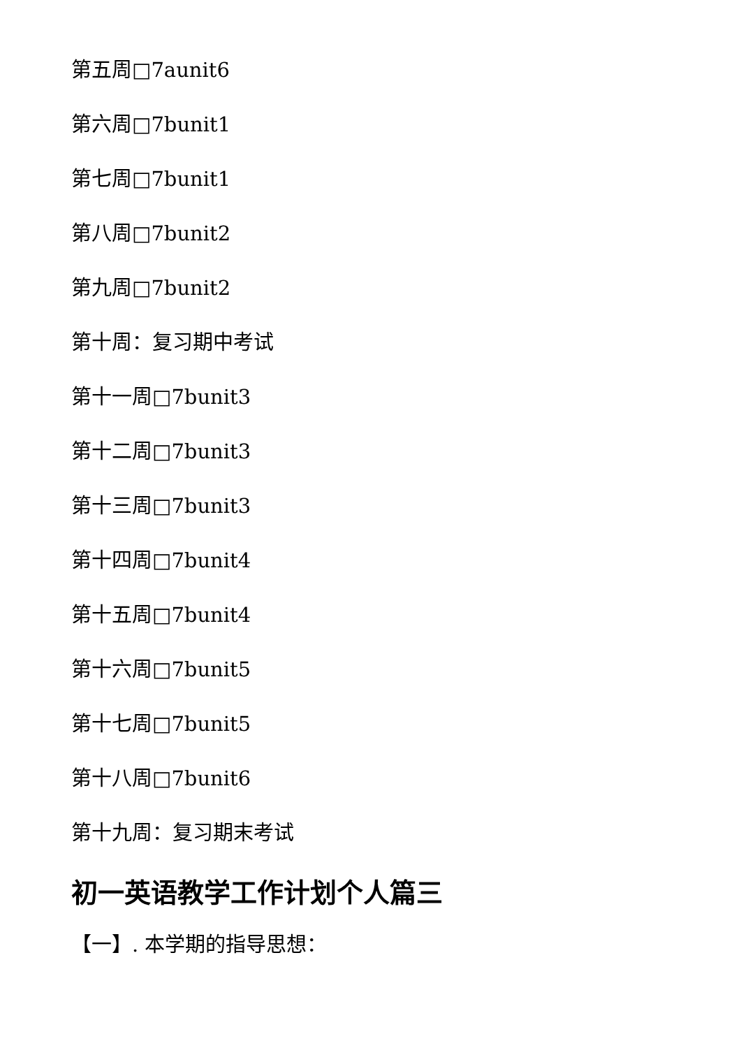第五周□7aunit6
第六周□7bunit1
第七周□7bunit1
第八周□7bunit2
第九周□7bunit2
第十周：复习期中考试
第十一周□7bunit3
第十二周□7bunit3
第十三周□7bunit3
第十四周□7bunit4
第十五周□7bunit4
第十六周□7bunit5
第十七周□7bunit5
第十八周□7bunit6
第十九周：复习期末考试
初一英语教学工作计划个人篇三
【一】. 本学期的指导思想：